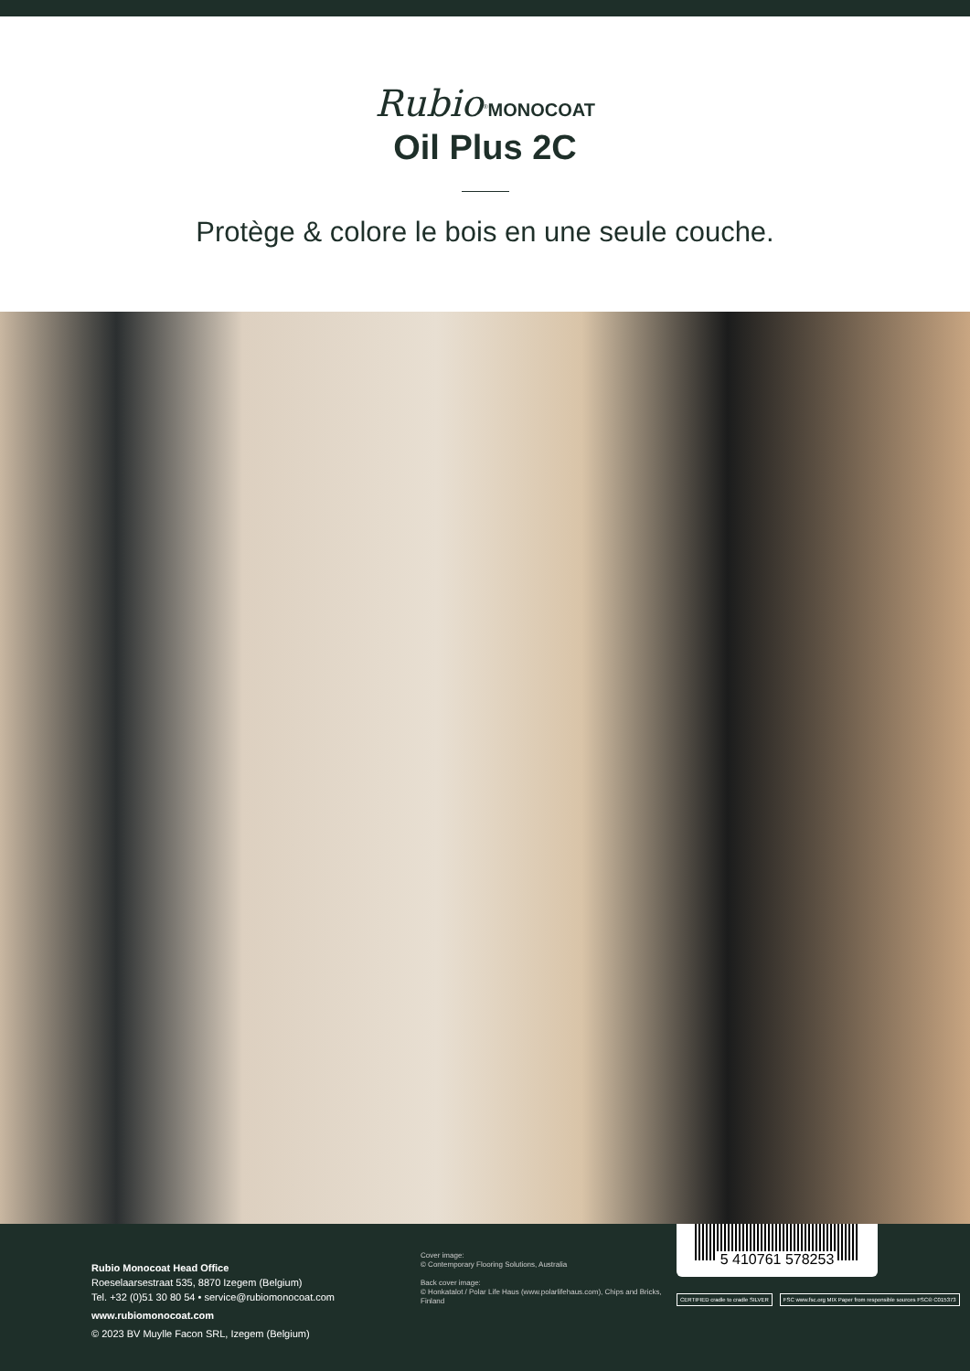Rubio<sup>®</sup>MONOCOAT
Oil Plus 2C
Protège & colore le bois en une seule couche.
Rubio Monocoat Head Office
Roeselaarsestraat 535, 8870 Izegem (Belgium)
Tel. +32 (0)51 30 80 54 • service@rubiomonocoat.com
www.rubiomonocoat.com
© 2023 BV Muylle Facon SRL, Izegem (Belgium)
Cover image:
© Contemporary Flooring Solutions, Australia
Back cover image:
© Honkatalot / Polar Life Haus (www.polarlifehaus.com), Chips and Bricks, Finland
5 410761 578253
CERTIFIED cradle to cradle SILVER
FSC www.fsc.org MIX Paper from responsible sources FSC® C015373